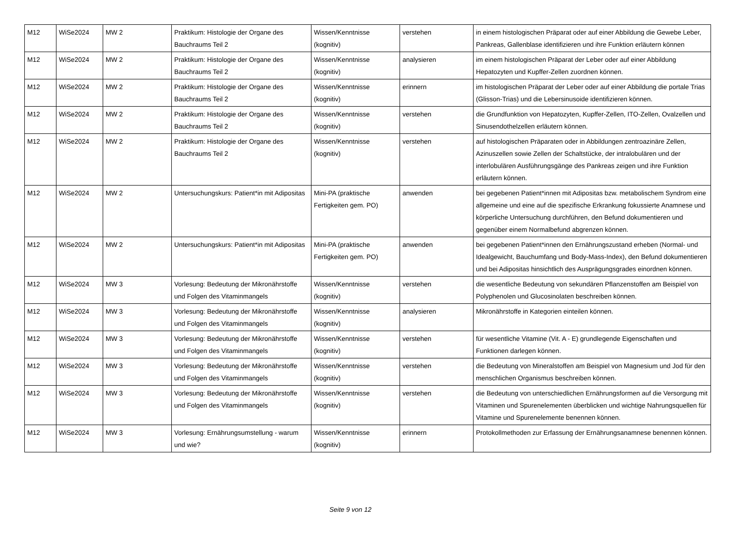| M12 | WiSe2024 | MW 2 | Praktikum: Histologie der Organe des Bauchraums Teil 2 | Wissen/Kenntnisse (kognitiv) | verstehen | in einem histologischen Präparat oder auf einer Abbildung die Gewebe Leber, Pankreas, Gallenblase identifizieren und ihre Funktion erläutern können |
| M12 | WiSe2024 | MW 2 | Praktikum: Histologie der Organe des Bauchraums Teil 2 | Wissen/Kenntnisse (kognitiv) | analysieren | im einem histologischen Präparat der Leber oder auf einer Abbildung Hepatozyten und Kupffer-Zellen zuordnen können. |
| M12 | WiSe2024 | MW 2 | Praktikum: Histologie der Organe des Bauchraums Teil 2 | Wissen/Kenntnisse (kognitiv) | erinnern | im histologischen Präparat der Leber oder auf einer Abbildung die portale Trias (Glisson-Trias) und die Lebersinusoide identifizieren können. |
| M12 | WiSe2024 | MW 2 | Praktikum: Histologie der Organe des Bauchraums Teil 2 | Wissen/Kenntnisse (kognitiv) | verstehen | die Grundfunktion von Hepatozyten, Kupffer-Zellen, ITO-Zellen, Ovalzellen und Sinusendothelzellen erläutern können. |
| M12 | WiSe2024 | MW 2 | Praktikum: Histologie der Organe des Bauchraums Teil 2 | Wissen/Kenntnisse (kognitiv) | verstehen | auf histologischen Präparaten oder in Abbildungen zentroazinäre Zellen, Azinuszellen sowie Zellen der Schaltstücke, der intralobulären und der interlobulären Ausführungsgänge des Pankreas zeigen und ihre Funktion erläutern können. |
| M12 | WiSe2024 | MW 2 | Untersuchungskurs: Patient*in mit Adipositas | Mini-PA (praktische Fertigkeiten gem. PO) | anwenden | bei gegebenen Patient*innen mit Adipositas bzw. metabolischem Syndrom eine allgemeine und eine auf die spezifische Erkrankung fokussierte Anamnese und körperliche Untersuchung durchführen, den Befund dokumentieren und gegenüber einem Normalbefund abgrenzen können. |
| M12 | WiSe2024 | MW 2 | Untersuchungskurs: Patient*in mit Adipositas | Mini-PA (praktische Fertigkeiten gem. PO) | anwenden | bei gegebenen Patient*innen den Ernährungszustand erheben (Normal- und Idealgewicht, Bauchumfang und Body-Mass-Index), den Befund dokumentieren und bei Adipositas hinsichtlich des Ausprägungsgrades einordnen können. |
| M12 | WiSe2024 | MW 3 | Vorlesung: Bedeutung der Mikronährstoffe und Folgen des Vitaminmangels | Wissen/Kenntnisse (kognitiv) | verstehen | die wesentliche Bedeutung von sekundären Pflanzenstoffen am Beispiel von Polyphenolen und Glucosinolaten beschreiben können. |
| M12 | WiSe2024 | MW 3 | Vorlesung: Bedeutung der Mikronährstoffe und Folgen des Vitaminmangels | Wissen/Kenntnisse (kognitiv) | analysieren | Mikronährstoffe in Kategorien einteilen können. |
| M12 | WiSe2024 | MW 3 | Vorlesung: Bedeutung der Mikronährstoffe und Folgen des Vitaminmangels | Wissen/Kenntnisse (kognitiv) | verstehen | für wesentliche Vitamine (Vit. A - E) grundlegende Eigenschaften und Funktionen darlegen können. |
| M12 | WiSe2024 | MW 3 | Vorlesung: Bedeutung der Mikronährstoffe und Folgen des Vitaminmangels | Wissen/Kenntnisse (kognitiv) | verstehen | die Bedeutung von Mineralstoffen am Beispiel von Magnesium und Jod für den menschlichen Organismus beschreiben können. |
| M12 | WiSe2024 | MW 3 | Vorlesung: Bedeutung der Mikronährstoffe und Folgen des Vitaminmangels | Wissen/Kenntnisse (kognitiv) | verstehen | die Bedeutung von unterschiedlichen Ernährungsformen auf die Versorgung mit Vitaminen und Spurenelementen überblicken und wichtige Nahrungsquellen für Vitamine und Spurenelemente benennen können. |
| M12 | WiSe2024 | MW 3 | Vorlesung: Ernährungsumstellung - warum und wie? | Wissen/Kenntnisse (kognitiv) | erinnern | Protokollmethoden zur Erfassung der Ernährungsanamnese benennen können. |
Seite 9 von 12